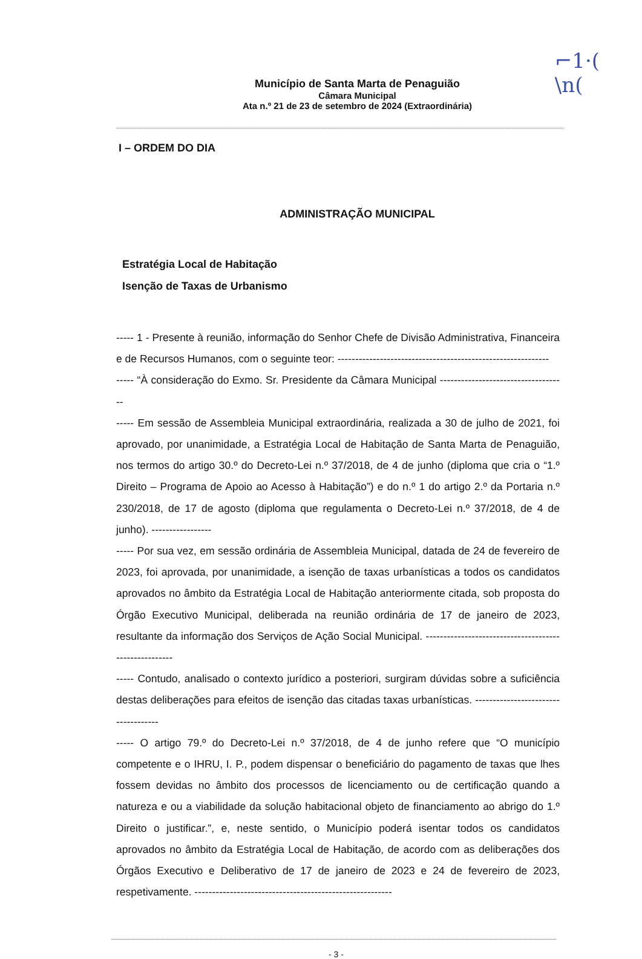⌐1·(
\n(
Município de Santa Marta de Penaguião
Câmara Municipal
Ata n.º 21 de 23 de setembro de 2024 (Extraordinária)
I – ORDEM DO DIA
ADMINISTRAÇÃO MUNICIPAL
Estratégia Local de Habitação
Isenção de Taxas de Urbanismo
----- 1 - Presente à reunião, informação do Senhor Chefe de Divisão Administrativa, Financeira e de Recursos Humanos, com o seguinte teor: ------------------------------------------------------------
----- “À consideração do Exmo. Sr. Presidente da Câmara Municipal ------------------------------------
----- Em sessão de Assembleia Municipal extraordinária, realizada a 30 de julho de 2021, foi aprovado, por unanimidade, a Estratégia Local de Habitação de Santa Marta de Penaguião, nos termos do artigo 30.º do Decreto-Lei n.º 37/2018, de 4 de junho (diploma que cria o “1.º Direito – Programa de Apoio ao Acesso à Habitação”) e do n.º 1 do artigo 2.º da Portaria n.º 230/2018, de 17 de agosto (diploma que regulamenta o Decreto-Lei n.º 37/2018, de 4 de junho). -----------------
----- Por sua vez, em sessão ordinária de Assembleia Municipal, datada de 24 de fevereiro de 2023, foi aprovada, por unanimidade, a isenção de taxas urbanísticas a todos os candidatos aprovados no âmbito da Estratégia Local de Habitação anteriormente citada, sob proposta do Órgão Executivo Municipal, deliberada na reunião ordinária de 17 de janeiro de 2023, resultante da informação dos Serviços de Ação Social Municipal. ------------------------------------------------------
----- Contudo, analisado o contexto jurídico a posteriori, surgiram dúvidas sobre a suficiência destas deliberações para efeitos de isenção das citadas taxas urbanísticas. ------------------------------------
----- O artigo 79.º do Decreto-Lei n.º 37/2018, de 4 de junho refere que “O município competente e o IHRU, I. P., podem dispensar o beneficiário do pagamento de taxas que lhes fossem devidas no âmbito dos processos de licenciamento ou de certificação quando a natureza e ou a viabilidade da solução habitacional objeto de financiamento ao abrigo do 1.º Direito o justificar.”, e, neste sentido, o Município poderá isentar todos os candidatos aprovados no âmbito da Estratégia Local de Habitação, de acordo com as deliberações dos Órgãos Executivo e Deliberativo de 17 de janeiro de 2023 e 24 de fevereiro de 2023, respetivamente. --------------------------------------------------------
- 3 -